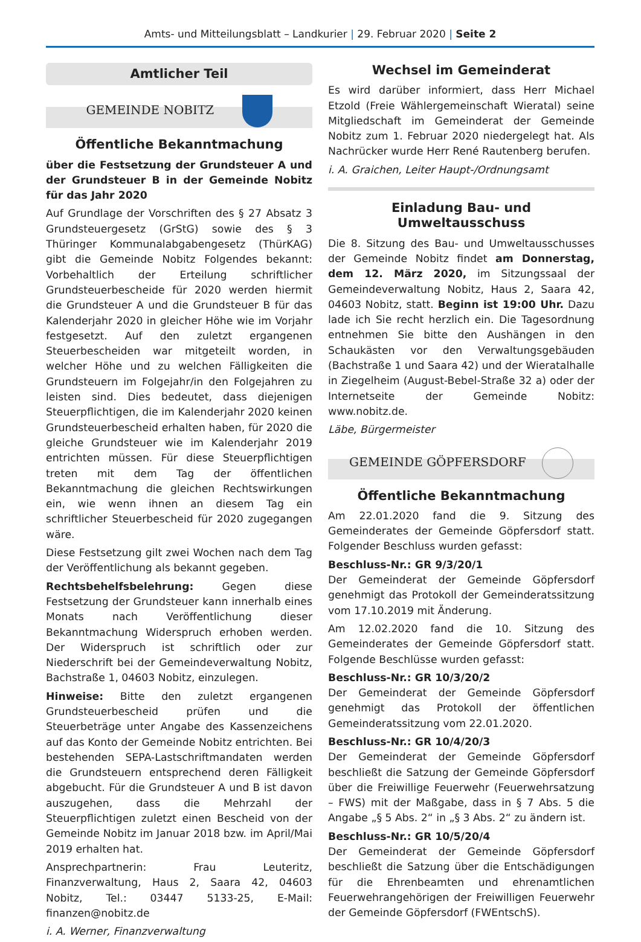Amts- und Mitteilungsblatt – Landkurier | 29. Februar 2020 | Seite 2
Amtlicher Teil
GEMEINDE NOBITZ
Öffentliche Bekanntmachung
über die Festsetzung der Grundsteuer A und der Grundsteuer B in der Gemeinde Nobitz für das Jahr 2020
Auf Grundlage der Vorschriften des § 27 Absatz 3 Grundsteuergesetz (GrStG) sowie des § 3 Thüringer Kommunalabgabengesetz (ThürKAG) gibt die Gemeinde Nobitz Folgendes bekannt: Vorbehaltlich der Erteilung schriftlicher Grundsteuerbescheide für 2020 werden hiermit die Grundsteuer A und die Grundsteuer B für das Kalenderjahr 2020 in gleicher Höhe wie im Vorjahr festgesetzt. Auf den zuletzt ergangenen Steuerbescheiden war mitgeteilt worden, in welcher Höhe und zu welchen Fälligkeiten die Grundsteuern im Folgejahr/in den Folgejahren zu leisten sind. Dies bedeutet, dass diejenigen Steuerpflichtigen, die im Kalenderjahr 2020 keinen Grundsteuerbescheid erhalten haben, für 2020 die gleiche Grundsteuer wie im Kalenderjahr 2019 entrichten müssen. Für diese Steuerpflichtigen treten mit dem Tag der öffentlichen Bekanntmachung die gleichen Rechtswirkungen ein, wie wenn ihnen an diesem Tag ein schriftlicher Steuerbescheid für 2020 zugegangen wäre.
Diese Festsetzung gilt zwei Wochen nach dem Tag der Veröffentlichung als bekannt gegeben.
Rechtsbehelfsbelehrung: Gegen diese Festsetzung der Grundsteuer kann innerhalb eines Monats nach Veröffentlichung dieser Bekanntmachung Widerspruch erhoben werden. Der Widerspruch ist schriftlich oder zur Niederschrift bei der Gemeindeverwaltung Nobitz, Bachstraße 1, 04603 Nobitz, einzulegen.
Hinweise: Bitte den zuletzt ergangenen Grundsteuerbescheid prüfen und die Steuerbeträge unter Angabe des Kassenzeichens auf das Konto der Gemeinde Nobitz entrichten. Bei bestehenden SEPA-Lastschriftmandaten werden die Grundsteuern entsprechend deren Fälligkeit abgebucht. Für die Grundsteuer A und B ist davon auszugehen, dass die Mehrzahl der Steuerpflichtigen zuletzt einen Bescheid von der Gemeinde Nobitz im Januar 2018 bzw. im April/Mai 2019 erhalten hat.
Ansprechpartnerin: Frau Leuteritz, Finanzverwaltung, Haus 2, Saara 42, 04603 Nobitz, Tel.: 03447 5133-25, E-Mail: finanzen@nobitz.de
i. A. Werner, Finanzverwaltung
Wechsel im Gemeinderat
Es wird darüber informiert, dass Herr Michael Etzold (Freie Wählergemeinschaft Wieratal) seine Mitgliedschaft im Gemeinderat der Gemeinde Nobitz zum 1. Februar 2020 niedergelegt hat. Als Nachrücker wurde Herr René Rautenberg berufen.
i. A. Graichen, Leiter Haupt-/Ordnungsamt
Einladung Bau- und Umweltausschuss
Die 8. Sitzung des Bau- und Umweltausschusses der Gemeinde Nobitz findet am Donnerstag, dem 12. März 2020, im Sitzungssaal der Gemeindeverwaltung Nobitz, Haus 2, Saara 42, 04603 Nobitz, statt. Beginn ist 19:00 Uhr. Dazu lade ich Sie recht herzlich ein. Die Tagesordnung entnehmen Sie bitte den Aushängen in den Schaukästen vor den Verwaltungsgebäuden (Bachstraße 1 und Saara 42) und der Wieratalhalle in Ziegelheim (August-Bebel-Straße 32 a) oder der Internetseite der Gemeinde Nobitz: www.nobitz.de.
Läbe, Bürgermeister
GEMEINDE GÖPFERSDORF
Öffentliche Bekanntmachung
Am 22.01.2020 fand die 9. Sitzung des Gemeinderates der Gemeinde Göpfersdorf statt. Folgender Beschluss wurden gefasst:
Beschluss-Nr.: GR 9/3/20/1
Der Gemeinderat der Gemeinde Göpfersdorf genehmigt das Protokoll der Gemeinderatssitzung vom 17.10.2019 mit Änderung.
Am 12.02.2020 fand die 10. Sitzung des Gemeinderates der Gemeinde Göpfersdorf statt. Folgende Beschlüsse wurden gefasst:
Beschluss-Nr.: GR 10/3/20/2
Der Gemeinderat der Gemeinde Göpfersdorf genehmigt das Protokoll der öffentlichen Gemeinderatssitzung vom 22.01.2020.
Beschluss-Nr.: GR 10/4/20/3
Der Gemeinderat der Gemeinde Göpfersdorf beschließt die Satzung der Gemeinde Göpfersdorf über die Freiwillige Feuerwehr (Feuerwehrsatzung – FWS) mit der Maßgabe, dass in § 7 Abs. 5 die Angabe „§ 5 Abs. 2“ in „§ 3 Abs. 2“ zu ändern ist.
Beschluss-Nr.: GR 10/5/20/4
Der Gemeinderat der Gemeinde Göpfersdorf beschließt die Satzung über die Entschädigungen für die Ehrenbeamten und ehrenamtlichen Feuerwehrangehörigen der Freiwilligen Feuerwehr der Gemeinde Göpfersdorf (FWEntschS).